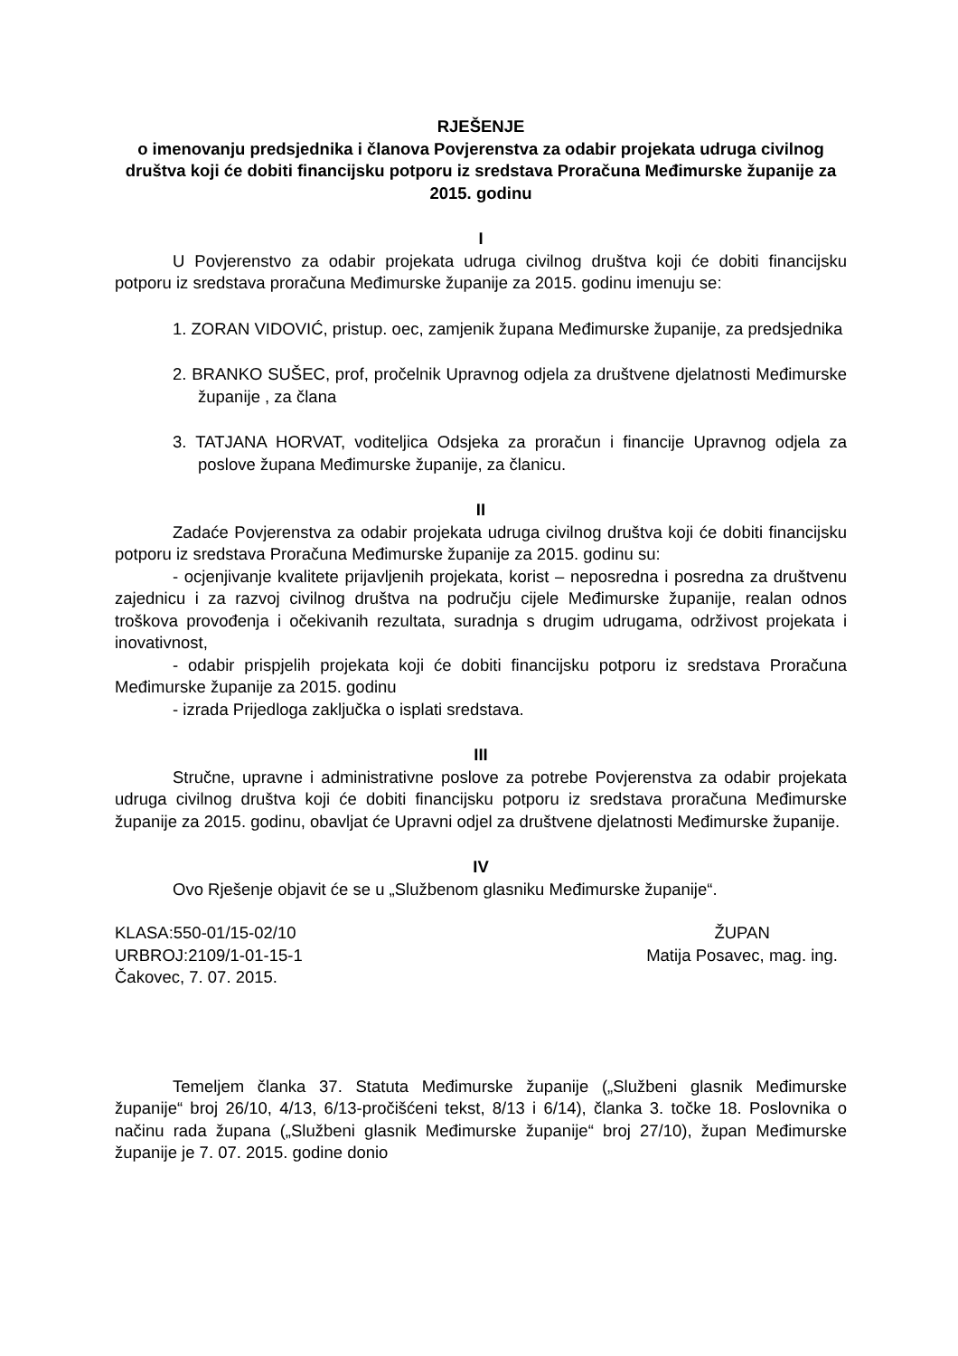RJEŠENJE
o imenovanju predsjednika i članova Povjerenstva za odabir projekata udruga civilnog društva koji će dobiti financijsku potporu iz sredstava Proračuna Međimurske županije za 2015. godinu
I
U Povjerenstvo za odabir projekata udruga civilnog društva koji će dobiti financijsku potporu iz sredstava proračuna Međimurske županije za 2015. godinu imenuju se:
1. ZORAN VIDOVIĆ, pristup. oec, zamjenik župana Međimurske županije, za predsjednika
2. BRANKO SUŠEC, prof, pročelnik Upravnog odjela za društvene djelatnosti Međimurske županije , za člana
3. TATJANA HORVAT, voditeljica Odsjeka za proračun i financije Upravnog odjela za poslove župana Međimurske županije, za članicu.
II
Zadaće Povjerenstva za odabir projekata udruga civilnog društva koji će dobiti financijsku potporu iz sredstava Proračuna Međimurske županije za 2015. godinu su:
- ocjenjivanje kvalitete prijavljenih projekata, korist – neposredna i posredna za društvenu zajednicu i za razvoj civilnog društva na području cijele Međimurske županije, realan odnos troškova provođenja i očekivanih rezultata, suradnja s drugim udrugama, održivost projekata i inovativnost,
- odabir prispjelih projekata koji će dobiti financijsku potporu iz sredstava Proračuna Međimurske županije za 2015. godinu
- izrada Prijedloga zaključka o isplati sredstava.
III
Stručne, upravne i administrativne poslove za potrebe Povjerenstva za odabir projekata udruga civilnog društva koji će dobiti financijsku potporu iz sredstava proračuna Međimurske županije za 2015. godinu, obavljat će Upravni odjel za društvene djelatnosti Međimurske županije.
IV
Ovo Rješenje objavit će se u „Službenom glasniku Međimurske županije“.
KLASA:550-01/15-02/10
URBROJ:2109/1-01-15-1
Čakovec, 7. 07. 2015.
ŽUPAN
Matija Posavec, mag. ing.
Temeljem članka 37. Statuta Međimurske županije („Službeni glasnik Međimurske županije“ broj 26/10, 4/13, 6/13-pročišćeni tekst, 8/13 i 6/14), članka 3. točke 18. Poslovnika o načinu rada župana („Službeni glasnik Međimurske županije“ broj 27/10), župan Međimurske županije je 7. 07. 2015. godine donio